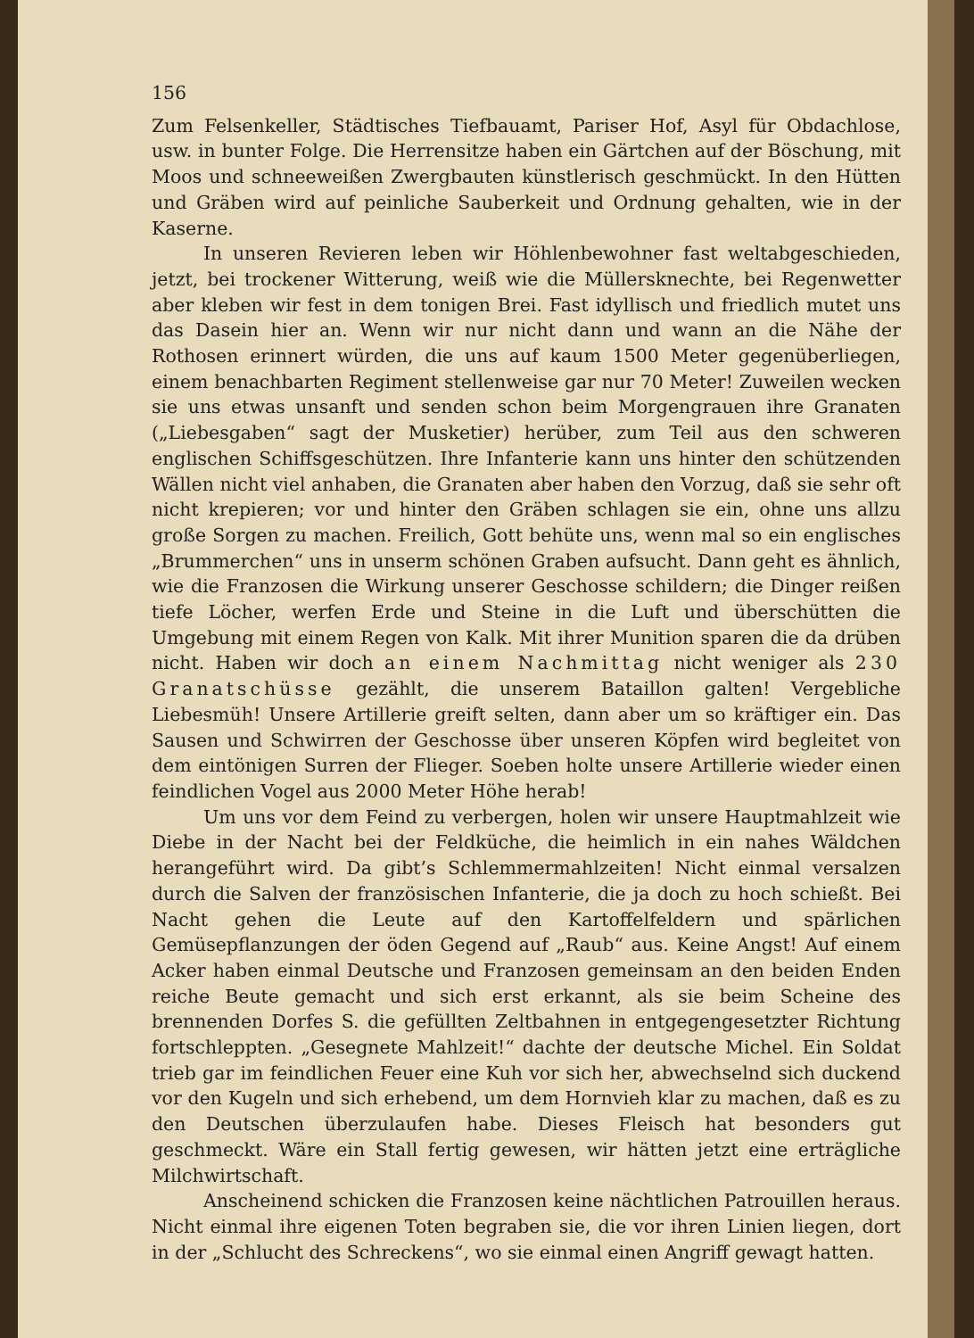156
Zum Felsenkeller, Städtisches Tiefbauamt, Pariser Hof, Asyl für Obdachlose, usw. in bunter Folge. Die Herrensitze haben ein Gärtchen auf der Böschung, mit Moos und schneeweißen Zwergbauten künstlerisch geschmückt. In den Hütten und Gräben wird auf peinliche Sauberkeit und Ordnung gehalten, wie in der Kaserne.
In unseren Revieren leben wir Höhlenbewohner fast weltabgeschieden, jetzt, bei trockener Witterung, weiß wie die Müllersknechte, bei Regenwetter aber kleben wir fest in dem tonigen Brei. Fast idyllisch und friedlich mutet uns das Dasein hier an. Wenn wir nur nicht dann und wann an die Nähe der Rothosen erinnert würden, die uns auf kaum 1500 Meter gegenüberliegen, einem benachbarten Regiment stellenweise gar nur 70 Meter! Zuweilen wecken sie uns etwas unsanft und senden schon beim Morgengrauen ihre Granaten („Liebesgaben“ sagt der Musketier) herüber, zum Teil aus den schweren englischen Schiffsgeschützen. Ihre Infanterie kann uns hinter den schützenden Wällen nicht viel anhaben, die Granaten aber haben den Vorzug, daß sie sehr oft nicht krepieren; vor und hinter den Gräben schlagen sie ein, ohne uns allzu große Sorgen zu machen. Freilich, Gott behüte uns, wenn mal so ein englisches „Brummerchen“ uns in unserm schönen Graben aufsucht. Dann geht es ähnlich, wie die Franzosen die Wirkung unserer Geschosse schildern; die Dinger reißen tiefe Löcher, werfen Erde und Steine in die Luft und überschütten die Umgebung mit einem Regen von Kalk. Mit ihrer Munition sparen die da drüben nicht. Haben wir doch an einem Nachmittag nicht weniger als 230 Granatschüsse gezählt, die unserem Bataillon galten! Vergebliche Liebesmüh! Unsere Artillerie greift selten, dann aber um so kräftiger ein. Das Sausen und Schwirren der Geschosse über unseren Köpfen wird begleitet von dem eintönigen Surren der Flieger. Soeben holte unsere Artillerie wieder einen feindlichen Vogel aus 2000 Meter Höhe herab!
Um uns vor dem Feind zu verbergen, holen wir unsere Hauptmahlzeit wie Diebe in der Nacht bei der Feldküche, die heimlich in ein nahes Wäldchen herangeführt wird. Da gibt’s Schlemmermahlzeiten! Nicht einmal versalzen durch die Salven der französischen Infanterie, die ja doch zu hoch schießt. Bei Nacht gehen die Leute auf den Kartoffelfeldern und spärlichen Gemüsepflanzungen der öden Gegend auf „Raub“ aus. Keine Angst! Auf einem Acker haben einmal Deutsche und Franzosen gemeinsam an den beiden Enden reiche Beute gemacht und sich erst erkannt, als sie beim Scheine des brennenden Dorfes S. die gefüllten Zeltbahnen in entgegengesetzter Richtung fortschleppten. „Gesegnete Mahlzeit!“ dachte der deutsche Michel. Ein Soldat trieb gar im feindlichen Feuer eine Kuh vor sich her, abwechselnd sich duckend vor den Kugeln und sich erhebend, um dem Hornvieh klar zu machen, daß es zu den Deutschen überzulaufen habe. Dieses Fleisch hat besonders gut geschmeckt. Wäre ein Stall fertig gewesen, wir hätten jetzt eine erträgliche Milchwirtschaft.
Anscheinend schicken die Franzosen keine nächtlichen Patrouillen heraus. Nicht einmal ihre eigenen Toten begraben sie, die vor ihren Linien liegen, dort in der „Schlucht des Schreckens“, wo sie einmal einen Angriff gewagt hatten.